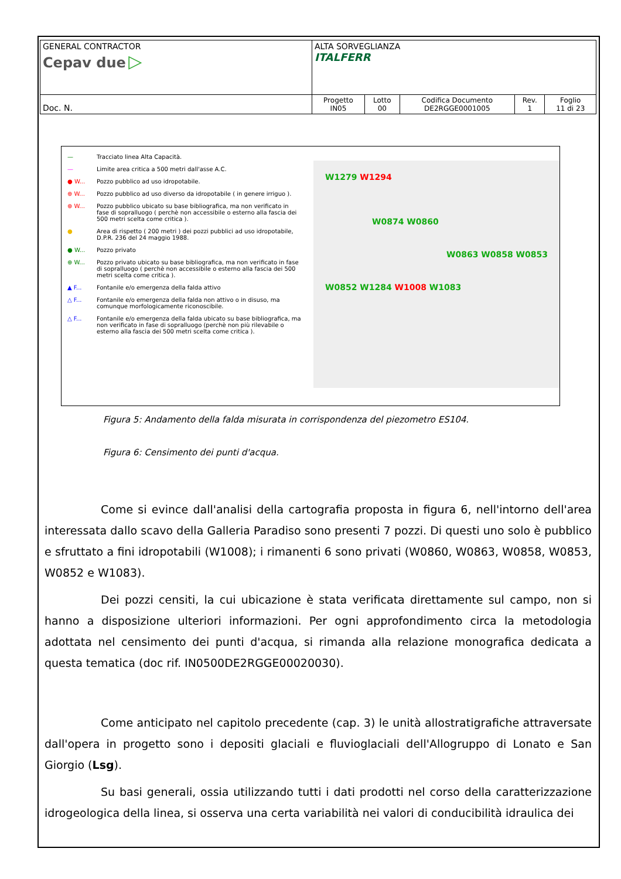| GENERAL CONTRACTOR Cepav due ▷ | ALTA SORVEGLIANZA ITALFERR | | | | |
| Doc. N. | Progetto IN05 | Lotto 00 | Codifica Documento DE2RGGE0001005 | Rev. 1 | Foglio 11 di 23 |
— Tracciato linea Alta Capacità.
— Limite area critica a 500 metri dall'asse A.C.
● W... Pozzo pubblico ad uso idropotabile.
⊕ W... Pozzo pubblico ad uso diverso da idropotabile ( in genere irriguo ).
⊕ W... Pozzo pubblico ubicato su base bibliografica, ma non verificato in fase di sopralluogo ( perchè non accessibile o esterno alla fascia dei 500 metri scelta come critica ).
● Area di rispetto ( 200 metri ) dei pozzi pubblici ad uso idropotabile, D.P.R. 236 del 24 maggio 1988.
● W... Pozzo privato
⊕ W... Pozzo privato ubicato su base bibliografica, ma non verificato in fase di sopralluogo ( perchè non accessibile o esterno alla fascia dei 500 metri scelta come critica ).
▲ F... Fontanile e/o emergenza della falda attivo
△ F... Fontanile e/o emergenza della falda non attivo o in disuso, ma comunque morfologicamente riconoscibile.
△ F... Fontanile e/o emergenza della falda ubicato su base bibliografica, ma non verificato in fase di sopralluogo (perchè non più rilevabile o esterno alla fascia dei 500 metri scelta come critica ).
W1279 W1294
W0874 W0860
W0863 W0858 W0853
W0852 W1284 W1008 W1083
Figura 5: Andamento della falda misurata in corrispondenza del piezometro ES104.
Figura 6: Censimento dei punti d'acqua.
Come si evince dall'analisi della cartografia proposta in figura 6, nell'intorno dell'area interessata dallo scavo della Galleria Paradiso sono presenti 7 pozzi. Di questi uno solo è pubblico e sfruttato a fini idropotabili (W1008); i rimanenti 6 sono privati (W0860, W0863, W0858, W0853, W0852 e W1083).
Dei pozzi censiti, la cui ubicazione è stata verificata direttamente sul campo, non si hanno a disposizione ulteriori informazioni. Per ogni approfondimento circa la metodologia adottata nel censimento dei punti d'acqua, si rimanda alla relazione monografica dedicata a questa tematica (doc rif. IN0500DE2RGGE00020030).
Come anticipato nel capitolo precedente (cap. 3) le unità allostratigrafiche attraversate dall'opera in progetto sono i depositi glaciali e fluvioglaciali dell'Allogruppo di Lonato e San Giorgio (Lsg).
Su basi generali, ossia utilizzando tutti i dati prodotti nel corso della caratterizzazione idrogeologica della linea, si osserva una certa variabilità nei valori di conducibilità idraulica dei